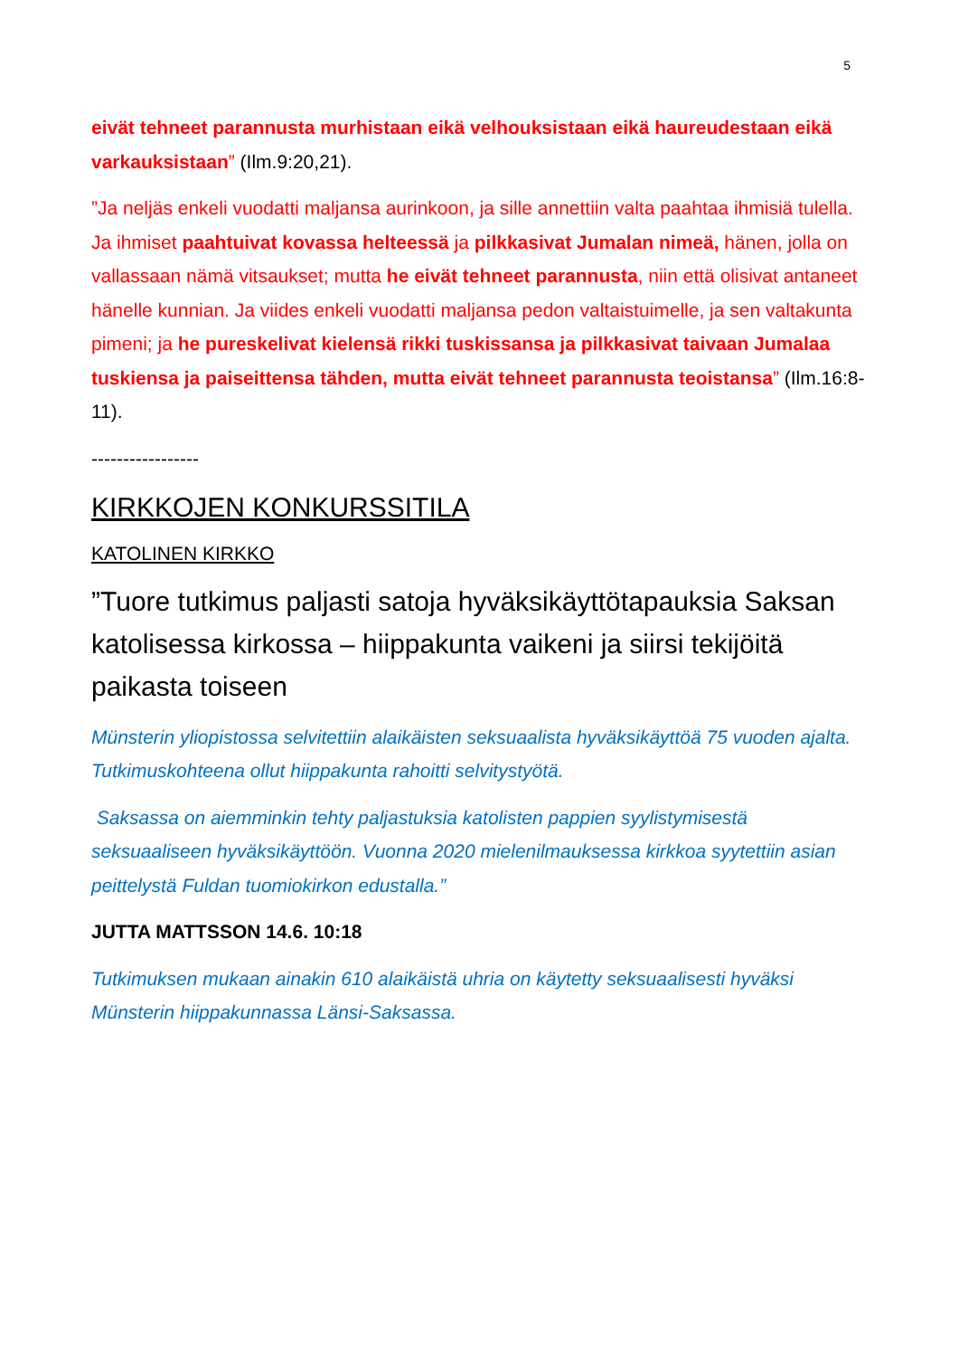5
eivät tehneet parannusta murhistaan eikä velhouksistaan eikä haureudestaan eikä varkauksistaan” (Ilm.9:20,21).
”Ja neljäs enkeli vuodatti maljansa aurinkoon, ja sille annettiin valta paahtaa ihmisiä tulella. Ja ihmiset paahtuivat kovassa helteessä ja pilkkasivat Jumalan nimeä, hänen, jolla on vallassaan nämä vitsaukset; mutta he eivät tehneet parannusta, niin että olisivat antaneet hänelle kunnian. Ja viides enkeli vuodatti maljansa pedon valtaistuimelle, ja sen valtakunta pimeni; ja he pureskelivat kielensä rikki tuskissansa ja pilkkasivat taivaan Jumalaa tuskiensa ja paiseittensa tähden, mutta eivät tehneet parannusta teoistansa” (Ilm.16:8-11).
-----------------
KIRKKOJEN KONKURSSITILA
KATOLINEN KIRKKO
”Tuore tutkimus paljasti satoja hyväksikäyttötapauksia Saksan katolisessa kirkossa – hiippakunta vaikeni ja siirsi tekijöitä paikasta toiseen
Münsterin yliopistossa selvitettiin alaikäisten seksuaalista hyväksikäyttöä 75 vuoden ajalta. Tutkimuskohteena ollut hiippakunta rahoitti selvitystyötä.
Saksassa on aiemminkin tehty paljastuksia katolisten pappien syylistymisestä seksuaaliseen hyväksikäyttöön. Vuonna 2020 mielenilmauksessa kirkkoa syytettiin asian peittelystä Fuldan tuomiokirkon edustalla.”
JUTTA MATTSSON 14.6. 10:18
Tutkimuksen mukaan ainakin 610 alaikäistä uhria on käytetty seksuaalisesti hyväksi Münsterin hiippakunnassa Länsi-Saksassa.